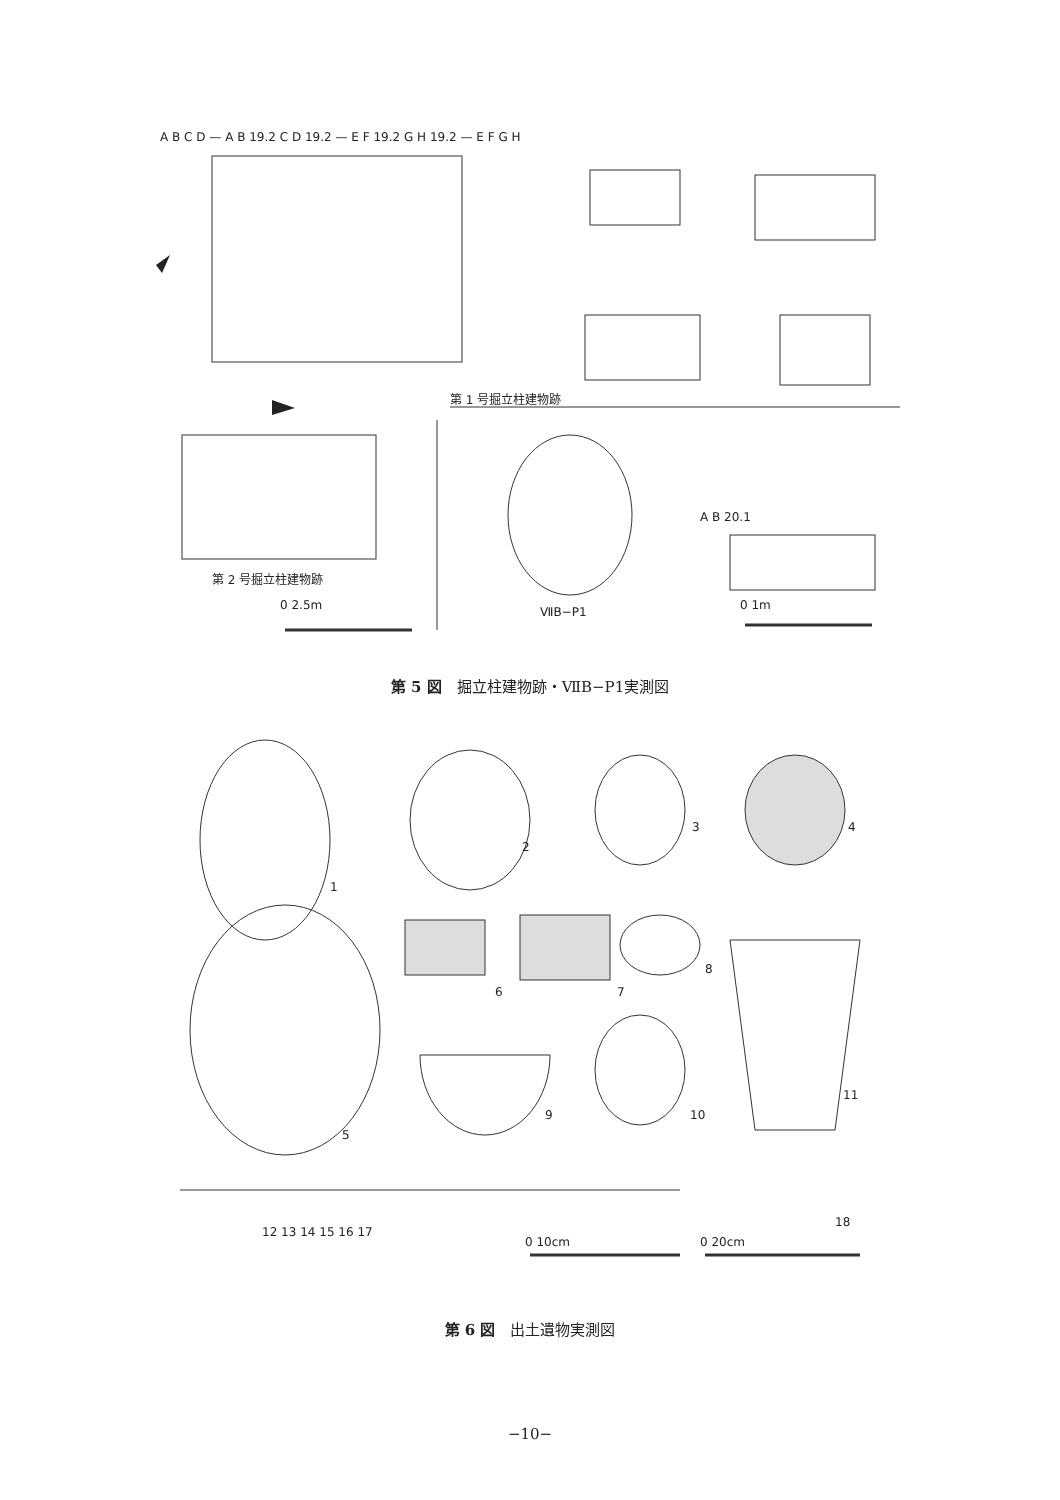A B C D — A B 19.2 C D 19.2 — E F 19.2 G H 19.2 — E F G H
第 1 号掘立柱建物跡
第 2 号掘立柱建物跡
0 2.5m ⅦB−P1
A B 20.1
0 1m
第 5 図　掘立柱建物跡・ⅦB−P1実測図
1
2
3 4
5
6 7
8
9 10
11
12 13 14 15 16 17
18
0 10cm 0 20cm
第 6 図　出土遺物実測図
−10−